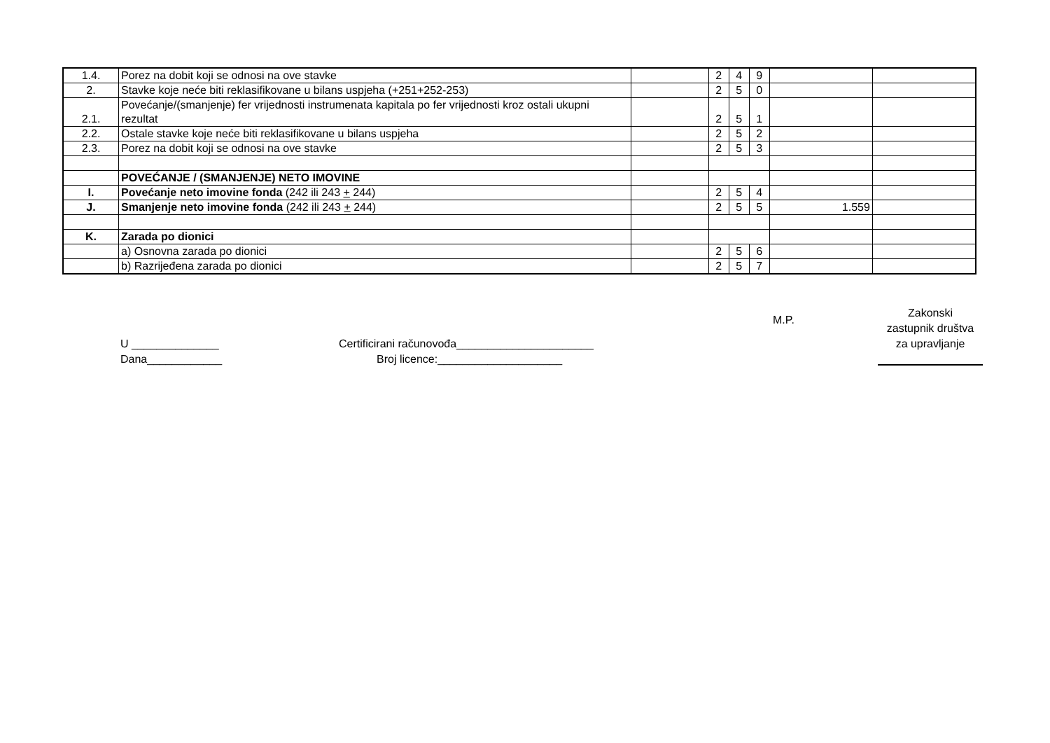| 1.4. | Porez na dobit koji se odnosi na ove stavke | | 2 | 4 | 9 | | |
| 2. | Stavke koje neće biti reklasifikovane u bilans uspjeha (+251+252-253) | | 2 | 5 | 0 | | |
| 2.1. | Povećanje/(smanjenje) fer vrijednosti instrumenata kapitala po fer vrijednosti kroz ostali ukupni rezultat | | 2 | 5 | 1 | | |
| 2.2. | Ostale stavke koje neće biti reklasifikovane u bilans uspjeha | | 2 | 5 | 2 | | |
| 2.3. | Porez na dobit koji se odnosi na ove stavke | | 2 | 5 | 3 | | |
| | POVEĆANJE / (SMANJENJE) NETO IMOVINE | | | | | | |
| I. | Povećanje neto imovine fonda (242 ili 243 + 244) | | 2 | 5 | 4 | | |
| J. | Smanjenje neto imovine fonda (242 ili 243 + 244) | | 2 | 5 | 5 | 1.559 | |
| K. | Zarada po dionici | | | | | | |
| | a) Osnovna zarada po dionici | | 2 | 5 | 6 | | |
| | b) Razrijeđena zarada po dionici | | 2 | 5 | 7 | | |
U ______________
Dana____________
Certificirani računovođa______________________
Broj licence:____________________
M.P.
Zakonski
zastupnik društva
za upravljanje